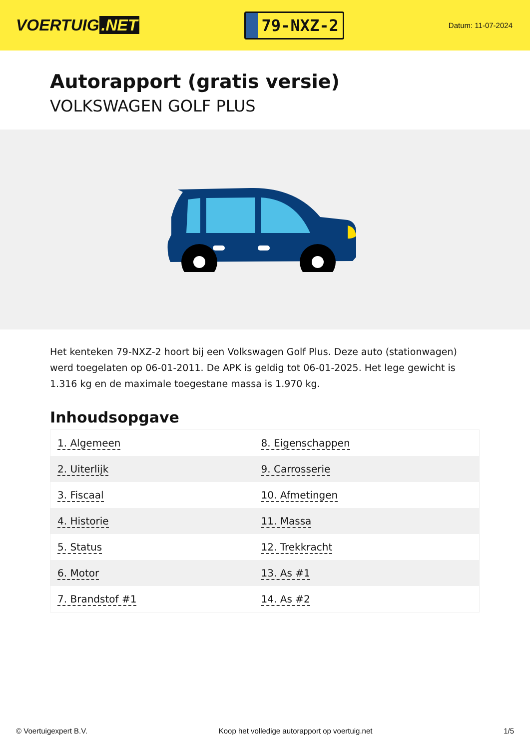VOERTUIG.NET
79-NXZ-2
Datum: 11-07-2024
Autorapport (gratis versie)
VOLKSWAGEN GOLF PLUS
Het kenteken 79-NXZ-2 hoort bij een Volkswagen Golf Plus. Deze auto (stationwagen) werd toegelaten op 06-01-2011. De APK is geldig tot 06-01-2025. Het lege gewicht is 1.316 kg en de maximale toegestane massa is 1.970 kg.
Inhoudsopgave
| 1. Algemeen | 8. Eigenschappen |
| 2. Uiterlijk | 9. Carrosserie |
| 3. Fiscaal | 10. Afmetingen |
| 4. Historie | 11. Massa |
| 5. Status | 12. Trekkracht |
| 6. Motor | 13. As #1 |
| 7. Brandstof #1 | 14. As #2 |
© Voertuigexpert B.V. Koop het volledige autorapport op voertuig.net 1/5